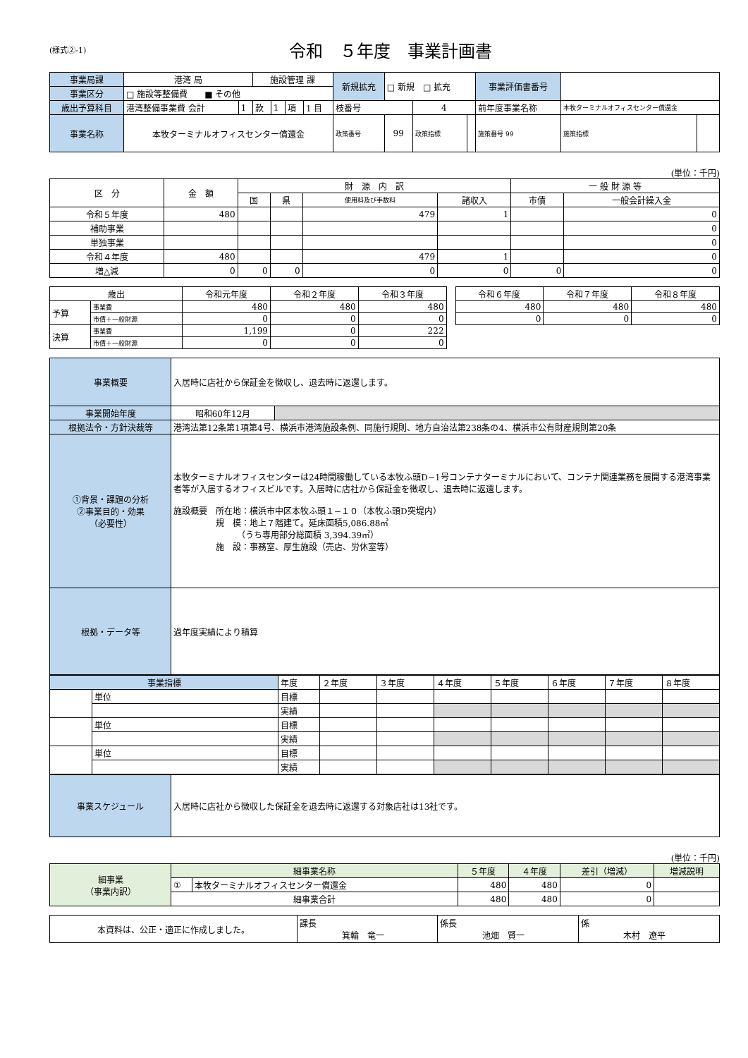(様式②-1)
令和　５年度　事業計画書
| 事業局課 | 港湾 局 | | 施設管理 課 | | | | 新規拡充 | □ 新規 □ 拡充 | | | 事業評価書番号 | | |
| 事業区分 | □ 施設等整備費 ■ その他 | | | | | | | | | | | | |
| 歳出予算科目 | 港湾整備事業費 会計 | 1 | 款 | 1 | 項 | 1 目 | 枝番号 | | 4 | | 前年度事業名称 | 本牧ターミナルオフィスセンター償還金 | |
| 事業名称 | 本牧ターミナルオフィスセンター償還金 | | | | | | 政策番号 | 99 | 政策指標 | | 施策番号 99 | 施策指標 | |
(単位：千円)
| 区 分 | 金 額 | 財 源 内 訳 | | | | 一 般 財 源 等 | |
| --- | --- | --- | --- | --- | --- | --- | --- |
| | | 国 | 県 | 使用料及び手数料 | 諸収入 | 市債 | 一般会計繰入金 |
| 令和５年度 | 480 | | | 479 | 1 | | 0 |
| 補助事業 | | | | | | | 0 |
| 単独事業 | | | | | | | 0 |
| 令和４年度 | 480 | | | 479 | 1 | | 0 |
| 増△減 | 0 | 0 | 0 | 0 | 0 | 0 | 0 |
| 歳出 | | 令和元年度 | 令和２年度 | 令和３年度 | | 令和６年度 | 令和７年度 | 令和８年度 |
| 予算 | 事業費 | 480 | 480 | 480 | | 480 | 480 | 480 |
| | 市債＋一般財源 | 0 | 0 | 0 | | 0 | 0 | 0 |
| 決算 | 事業費 | 1,199 | 0 | 222 | | | | |
| | 市債＋一般財源 | 0 | 0 | 0 | | | | |
| 事業概要 | 入居時に店社から保証金を徴収し、退去時に返還します。 | |
| 事業開始年度 | 昭和60年12月 | |
| 根拠法令・方針決裁等 | 港湾法第12条第1項第4号、横浜市港湾施設条例、同施行規則、地方自治法第238条の4、横浜市公有財産規則第20条 | |
| ①背景・課題の分析 ②事業目的・効果 （必要性） | 本牧ターミナルオフィスセンターは24時間稼働している本牧ふ頭D−1号コンテナターミナルにおいて、コンテナ関連業務を展開する港湾事業者等が入居するオフィスビルです。入居時に店社から保証金を徴収し、退去時に返還します。 施設概要 所在地：横浜市中区本牧ふ頭１−１０（本牧ふ頭D突堤内） 規 模：地上７階建て。延床面積5,086.88㎡ （うち専用部分総面積 3,394.39㎡） 施 設：事務室、厚生施設（売店、労休室等） | |
| 根拠・データ等 | 過年度実績により積算 | |
| 事業指標 | | 年度 | ２年度 | ３年度 | ４年度 | ５年度 | ６年度 | ７年度 | ８年度 |
| | 単位 | 目標 | | | | | | | |
| | | 実績 | | | | | | | |
| | 単位 | 目標 | | | | | | | |
| | | 実績 | | | | | | | |
| | 単位 | 目標 | | | | | | | |
| | | 実績 | | | | | | | |
| 事業スケジュール | 入居時に店社から徴収した保証金を退去時に返還する対象店社は13社です。 |
(単位：千円)
| 細事業 （事業内訳） | 細事業名称 | | ５年度 | ４年度 | 差引（増減） | 増減説明 |
| | ① | 本牧ターミナルオフィスセンター償還金 | 480 | 480 | 0 | |
| | 細事業合計 | | 480 | 480 | 0 | |
| 本資料は、公正・適正に作成しました。 | 課長 箕輪 竜一 | 係長 池畑 賢一 | 係 木村 遼平 |